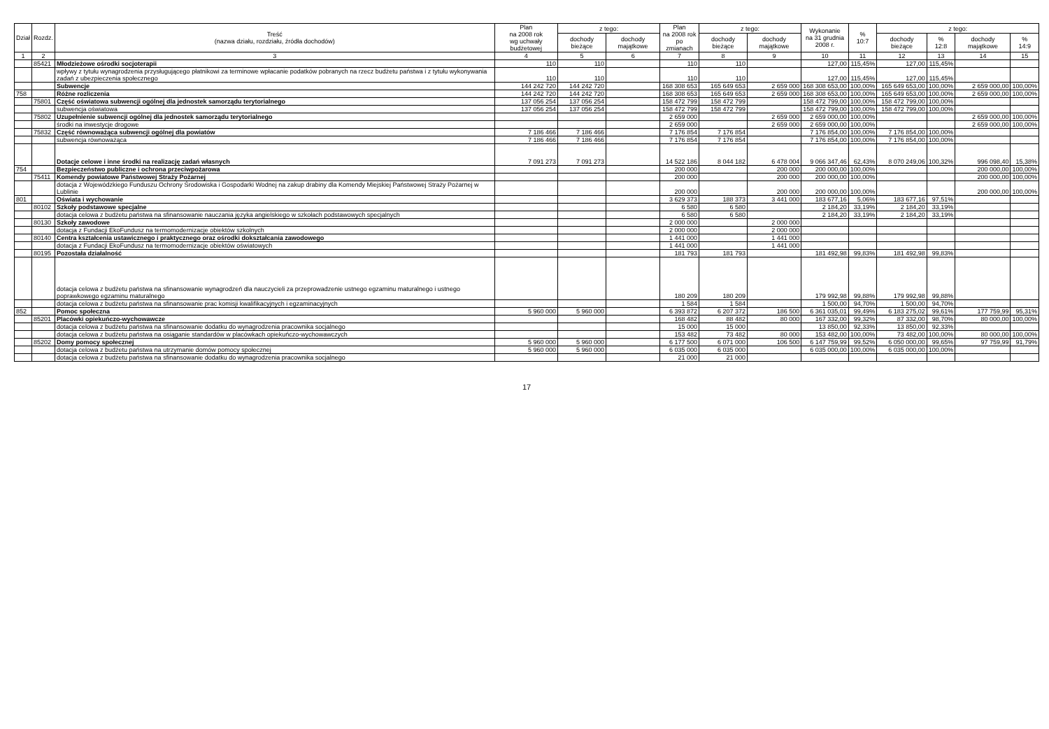| Dział | Rozdz. | Treść (nazwa działu, rozdziału, źródła dochodów) | Plan na 2008 rok wg uchwały budżetowej | z tego: | | Plan na 2008 rok po zmianach | z tego: | | Wykonanie na 31 grudnia 2008 r. | % 10:7 | z tego: | | | |
| --- | --- | --- | --- | --- | --- | --- | --- | --- | --- | --- | --- | --- | --- | --- |
| | | | | dochody bieżące | dochody majątkowe | | dochody bieżące | dochody majątkowe | | | dochody bieżące | % 12:8 | dochody majątkowe | % 14:9 |
| 1 | 2 | 3 | 4 | 5 | 6 | 7 | 8 | 9 | 10 | 11 | 12 | 13 | 14 | 15 |
| | 85421 | Młodzieżowe ośrodki socjoterapii | 110 | 110 | | 110 | 110 | | 127,00 | 115,45% | 127,00 | 115,45% | | |
| | | wpływy z tytułu wynagrodzenia przysługującego płatnikowi za terminowe wpłacanie podatków pobranych na rzecz budżetu państwa i z tytułu wykonywania zadań z ubezpieczenia społecznego | 110 | 110 | | 110 | 110 | | 127,00 | 115,45% | 127,00 | 115,45% | | |
| | | Subwencje | 144 242 720 | 144 242 720 | | 168 308 653 | 165 649 653 | 2 659 000 | 168 308 653,00 | 100,00% | 165 649 653,00 | 100,00% | 2 659 000,00 | 100,00% |
| 758 | | Różne rozliczenia | 144 242 720 | 144 242 720 | | 168 308 653 | 165 649 653 | 2 659 000 | 168 308 653,00 | 100,00% | 165 649 653,00 | 100,00% | 2 659 000,00 | 100,00% |
| | 75801 | Część oświatowa subwencji ogólnej dla jednostek samorządu terytorialnego | 137 056 254 | 137 056 254 | | 158 472 799 | 158 472 799 | | 158 472 799,00 | 100,00% | 158 472 799,00 | 100,00% | | |
| | | subwencja oświatowa | 137 056 254 | 137 056 254 | | 158 472 799 | 158 472 799 | | 158 472 799,00 | 100,00% | 158 472 799,00 | 100,00% | | |
| | 75802 | Uzupełnienie subwencji ogólnej dla jednostek samorządu terytorialnego | | | | 2 659 000 | | 2 659 000 | 2 659 000,00 | 100,00% | | | 2 659 000,00 | 100,00% |
| | | środki na inwestycje drogowe | | | | 2 659 000 | | 2 659 000 | 2 659 000,00 | 100,00% | | | 2 659 000,00 | 100,00% |
| | 75832 | Część równoważąca subwencji ogólnej dla powiatów | 7 186 466 | 7 186 466 | | 7 176 854 | 7 176 854 | | 7 176 854,00 | 100,00% | 7 176 854,00 | 100,00% | | |
| | | subwencja równoważąca | 7 186 466 | 7 186 466 | | 7 176 854 | 7 176 854 | | 7 176 854,00 | 100,00% | 7 176 854,00 | 100,00% | | |
| | | Dotacje celowe i inne środki na realizację zadań własnych | 7 091 273 | 7 091 273 | | 14 522 186 | 8 044 182 | 6 478 004 | 9 066 347,46 | 62,43% | 8 070 249,06 | 100,32% | 996 098,40 | 15,38% |
| 754 | | Bezpieczeństwo publiczne i ochrona przeciwpożarowa | | | | 200 000 | | 200 000 | 200 000,00 | 100,00% | | | 200 000,00 | 100,00% |
| | 75411 | Komendy powiatowe Państwowej Straży Pożarnej | | | | 200 000 | | 200 000 | 200 000,00 | 100,00% | | | 200 000,00 | 100,00% |
| | | dotacja z Wojewódzkiego Funduszu Ochrony Środowiska i Gospodarki Wodnej na zakup drabiny dla Komendy Miejskiej Państwowej Straży Pożarnej w Lublinie | | | | 200 000 | | 200 000 | 200 000,00 | 100,00% | | | 200 000,00 | 100,00% |
| 801 | | Oświata i wychowanie | | | | 3 629 373 | 188 373 | 3 441 000 | 183 677,16 | 5,06% | 183 677,16 | 97,51% | | |
| | 80102 | Szkoły podstawowe specjalne | | | | 6 580 | 6 580 | | 2 184,20 | 33,19% | 2 184,20 | 33,19% | | |
| | | dotacja celowa z budżetu państwa na sfinansowanie nauczania języka angielskiego w szkołach podstawowych specjalnych | | | | 6 580 | 6 580 | | 2 184,20 | 33,19% | 2 184,20 | 33,19% | | |
| | 80130 | Szkoły zawodowe | | | | 2 000 000 | | 2 000 000 | | | | | | |
| | | dotacja z Fundacji EkoFundusz na termomodernizacje obiektów szkolnych | | | | 2 000 000 | | 2 000 000 | | | | | | |
| | 80140 | Centra kształcenia ustawicznego i praktycznego oraz ośrodki dokształcania zawodowego | | | | 1 441 000 | | 1 441 000 | | | | | | |
| | | dotacja z Fundacji EkoFundusz na termomodernizacje obiektów oświatowych | | | | 1 441 000 | | 1 441 000 | | | | | | |
| | 80195 | Pozostała działalność | | | | 181 793 | 181 793 | | 181 492,98 | 99,83% | 181 492,98 | 99,83% | | |
| | | dotacja celowa z budżetu państwa na sfinansowanie wynagrodzeń dla nauczycieli za przeprowadzenie ustnego egzaminu maturalnego i ustnego poprawkowego egzaminu maturalnego | | | | 180 209 | 180 209 | | 179 992,98 | 99,88% | 179 992,98 | 99,88% | | |
| | | dotacja celowa z budżetu państwa na sfinansowanie prac komisji kwalifikacyjnych i egzaminacyjnych | | | | 1 584 | 1 584 | | 1 500,00 | 94,70% | 1 500,00 | 94,70% | | |
| 852 | | Pomoc społeczna | 5 960 000 | 5 960 000 | | 6 393 872 | 6 207 372 | 186 500 | 6 361 035,01 | 99,49% | 6 183 275,02 | 99,61% | 177 759,99 | 95,31% |
| | 85201 | Placówki opiekuńczo-wychowawcze | | | | 168 482 | 88 482 | 80 000 | 167 332,00 | 99,32% | 87 332,00 | 98,70% | 80 000,00 | 100,00% |
| | | dotacja celowa z budżetu państwa na sfinansowanie dodatku do wynagrodzenia pracownika socjalnego | | | | 15 000 | 15 000 | | 13 850,00 | 92,33% | 13 850,00 | 92,33% | | |
| | | dotacja celowa z budżetu państwa na osiąganie standardów w placówkach opiekuńczo-wychowawczych | | | | 153 482 | 73 482 | 80 000 | 153 482,00 | 100,00% | 73 482,00 | 100,00% | 80 000,00 | 100,00% |
| | 85202 | Domy pomocy społecznej | 5 960 000 | 5 960 000 | | 6 177 500 | 6 071 000 | 106 500 | 6 147 759,99 | 99,52% | 6 050 000,00 | 99,65% | 97 759,99 | 91,79% |
| | | dotacja celowa z budżetu państwa na utrzymanie domów pomocy społecznej | 5 960 000 | 5 960 000 | | 6 035 000 | 6 035 000 | | 6 035 000,00 | 100,00% | 6 035 000,00 | 100,00% | | |
| | | dotacja celowa z budżetu państwa na sfinansowanie dodatku do wynagrodzenia pracownika socjalnego | | | | 21 000 | 21 000 | | | | | | | |
17